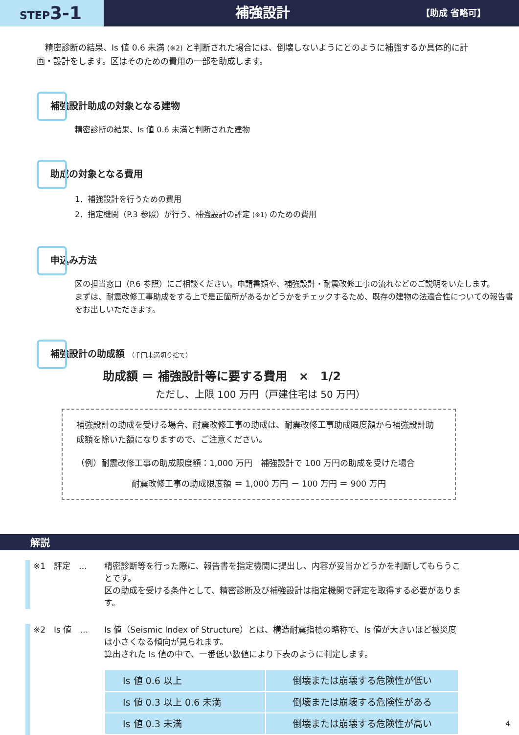STEP3-1
補強設計
【助成 省略可】
　精密診断の結果、Is 値 0.6 未満 (※2) と判断された場合には、倒壊しないようにどのように補強するか具体的に計画・設計をします。区はそのための費用の一部を助成します。
補強設計助成の対象となる建物
精密診断の結果、Is 値 0.6 未満と判断された建物
助成の対象となる費用
1．補強設計を行うための費用
2．指定機関（P.3 参照）が行う、補強設計の評定 (※1) のための費用
申込み方法
区の担当窓口（P.6 参照）にご相談ください。申請書類や、補強設計・耐震改修工事の流れなどのご説明をいたします。
まずは、耐震改修工事助成をする上で是正箇所があるかどうかをチェックするため、既存の建物の法適合性についての報告書をお出しいただきます。
補強設計の助成額 （千円未満切り捨て）
助成額 ＝ 補強設計等に要する費用　×　1/2
ただし、上限 100 万円（戸建住宅は 50 万円）
補強設計の助成を受ける場合、耐震改修工事の助成は、耐震改修工事助成限度額から補強設計助成額を除いた額になりますので、ご注意ください。
（例）耐震改修工事の助成限度額：1,000 万円　補強設計で 100 万円の助成を受けた場合
耐震改修工事の助成限度額 ＝ 1,000 万円 － 100 万円 ＝ 900 万円
解説
※1　評定　… 精密診断等を行った際に、報告書を指定機関に提出し、内容が妥当かどうかを判断してもらうことです。
区の助成を受ける条件として、精密診断及び補強設計は指定機関で評定を取得する必要があります。
※2　Is 値　… Is 値（Seismic Index of Structure）とは、構造耐震指標の略称で、Is 値が大きいほど被災度は小さくなる傾向が見られます。
算出された Is 値の中で、一番低い数値により下表のように判定します。
| Is 値 0.6 以上 | 倒壊または崩壊する危険性が低い |
| Is 値 0.3 以上 0.6 未満 | 倒壊または崩壊する危険性がある |
| Is 値 0.3 未満 | 倒壊または崩壊する危険性が高い |
4